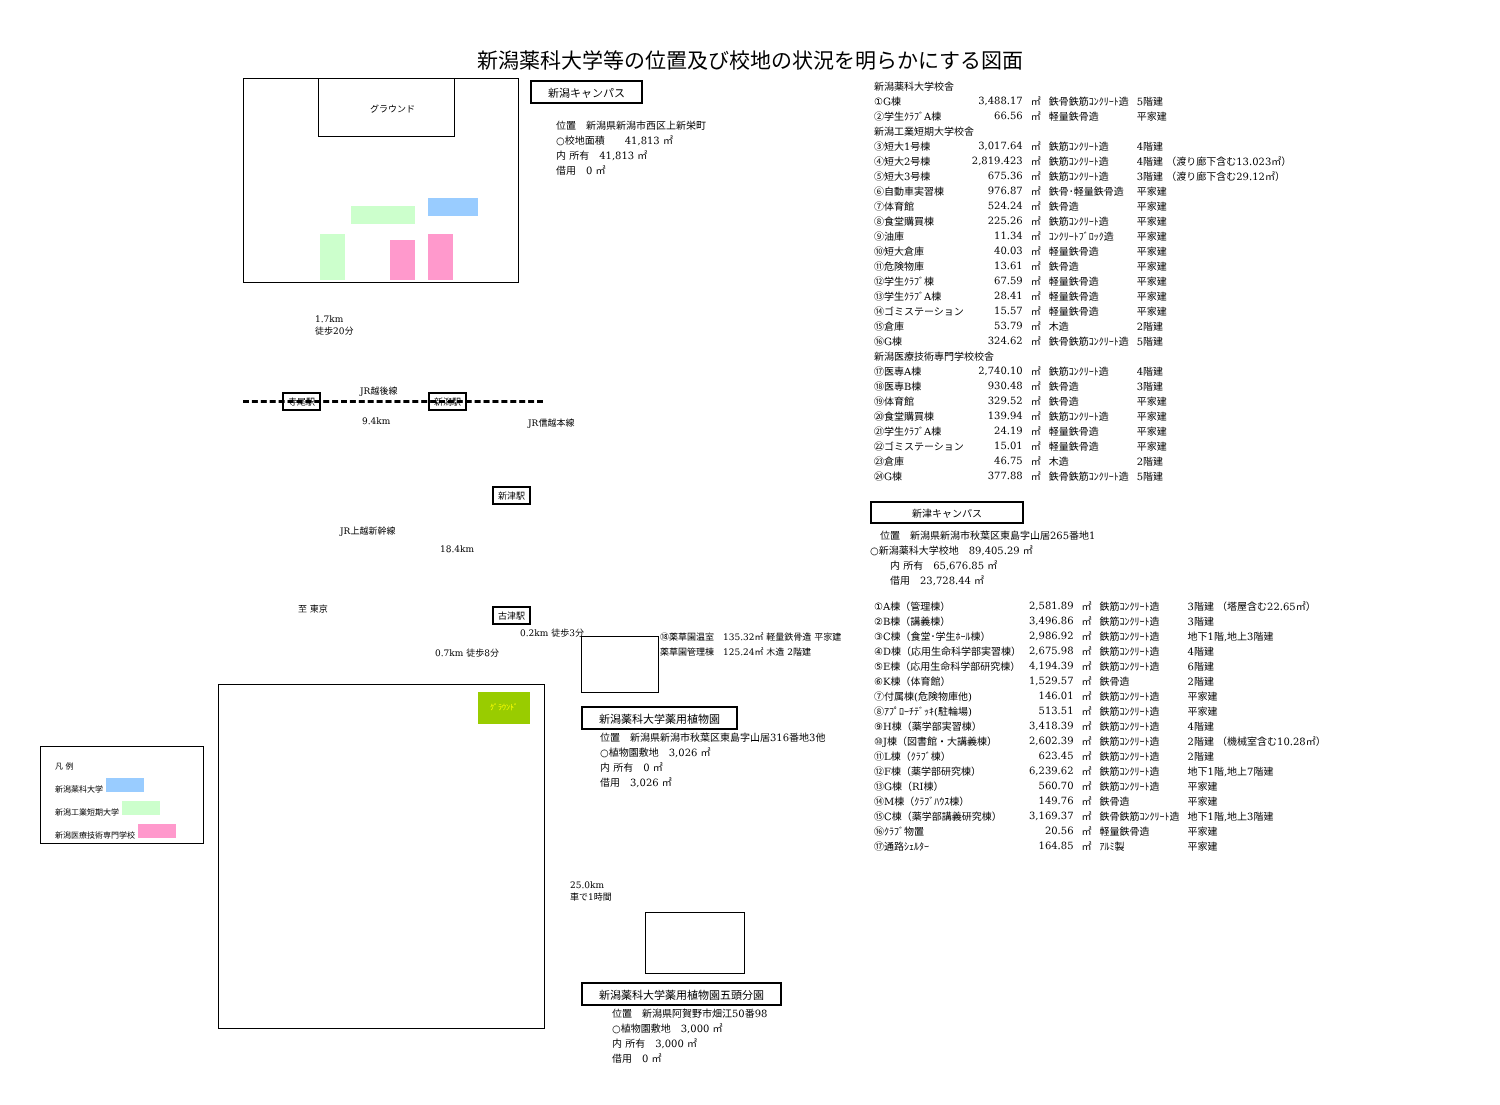新潟薬科大学等の位置及び校地の状況を明らかにする図面
グラウンド
新潟キャンパス
位置　新潟県新潟市西区上新栄町
○校地面積　　41,813 ㎡
内 所有　41,813 ㎡
借用　0 ㎡
1.7km
徒歩20分
JR越後線
寺尾駅 新潟駅
9.4km JR信越本線
JR上越新幹線
新津駅
18.4km
古津駅
至 東京
0.7km 徒歩8分
0.2km 徒歩3分
ｸﾞﾗｳﾝﾄﾞ
⑱薬草園温室　135.32㎡ 軽量鉄骨造 平家建
薬草園管理棟　125.24㎡ 木造 2階建
新潟薬科大学薬用植物園
位置　新潟県新潟市秋葉区東島字山居316番地3他
○植物園敷地　3,026 ㎡
内 所有　0 ㎡
借用　3,026 ㎡
25.0km
車で1時間
新潟薬科大学薬用植物園五頭分園
位置　新潟県阿賀野市畑江50番98
○植物園敷地　3,000 ㎡
内 所有　3,000 ㎡
借用　0 ㎡
凡 例
新潟薬科大学
新潟工業短期大学
新潟医療技術専門学校
| 新潟薬科大学校舎 | | | | |
| ①G棟 | 3,488.17 | ㎡ | 鉄骨鉄筋ｺﾝｸﾘｰﾄ造 | 5階建 |
| ②学生ｸﾗﾌﾞA棟 | 66.56 | ㎡ | 軽量鉄骨造 | 平家建 |
| 新潟工業短期大学校舎 | | | | |
| ③短大1号棟 | 3,017.64 | ㎡ | 鉄筋ｺﾝｸﾘｰﾄ造 | 4階建 |
| ④短大2号棟 | 2,819.423 | ㎡ | 鉄筋ｺﾝｸﾘｰﾄ造 | 4階建 （渡り廊下含む13.023㎡） |
| ⑤短大3号棟 | 675.36 | ㎡ | 鉄筋ｺﾝｸﾘｰﾄ造 | 3階建 （渡り廊下含む29.12㎡） |
| ⑥自動車実習棟 | 976.87 | ㎡ | 鉄骨･軽量鉄骨造 | 平家建 |
| ⑦体育館 | 524.24 | ㎡ | 鉄骨造 | 平家建 |
| ⑧食堂購買棟 | 225.26 | ㎡ | 鉄筋ｺﾝｸﾘｰﾄ造 | 平家建 |
| ⑨油庫 | 11.34 | ㎡ | ｺﾝｸﾘｰﾄﾌﾞﾛｯｸ造 | 平家建 |
| ⑩短大倉庫 | 40.03 | ㎡ | 軽量鉄骨造 | 平家建 |
| ⑪危険物庫 | 13.61 | ㎡ | 鉄骨造 | 平家建 |
| ⑫学生ｸﾗﾌﾞ棟 | 67.59 | ㎡ | 軽量鉄骨造 | 平家建 |
| ⑬学生ｸﾗﾌﾞA棟 | 28.41 | ㎡ | 軽量鉄骨造 | 平家建 |
| ⑭ゴミステーション | 15.57 | ㎡ | 軽量鉄骨造 | 平家建 |
| ⑮倉庫 | 53.79 | ㎡ | 木造 | 2階建 |
| ⑯G棟 | 324.62 | ㎡ | 鉄骨鉄筋ｺﾝｸﾘｰﾄ造 | 5階建 |
| 新潟医療技術専門学校校舎 | | | | |
| ⑰医専A棟 | 2,740.10 | ㎡ | 鉄筋ｺﾝｸﾘｰﾄ造 | 4階建 |
| ⑱医専B棟 | 930.48 | ㎡ | 鉄骨造 | 3階建 |
| ⑲体育館 | 329.52 | ㎡ | 鉄骨造 | 平家建 |
| ⑳食堂購買棟 | 139.94 | ㎡ | 鉄筋ｺﾝｸﾘｰﾄ造 | 平家建 |
| ㉑学生ｸﾗﾌﾞA棟 | 24.19 | ㎡ | 軽量鉄骨造 | 平家建 |
| ㉒ゴミステーション | 15.01 | ㎡ | 軽量鉄骨造 | 平家建 |
| ㉓倉庫 | 46.75 | ㎡ | 木造 | 2階建 |
| ㉔G棟 | 377.88 | ㎡ | 鉄骨鉄筋ｺﾝｸﾘｰﾄ造 | 5階建 |
新津キャンパス
　位置　新潟県新潟市秋葉区東島字山居265番地1
○新潟薬科大学校地　89,405.29 ㎡
　　内 所有　65,676.85 ㎡
　　借用　23,728.44 ㎡
| ①A棟（管理棟） | 2,581.89 | ㎡ | 鉄筋ｺﾝｸﾘｰﾄ造 | 3階建 （塔屋含む22.65㎡） |
| ②B棟（講義棟） | 3,496.86 | ㎡ | 鉄筋ｺﾝｸﾘｰﾄ造 | 3階建 |
| ③C棟（食堂･学生ﾎｰﾙ棟） | 2,986.92 | ㎡ | 鉄筋ｺﾝｸﾘｰﾄ造 | 地下1階,地上3階建 |
| ④D棟（応用生命科学部実習棟） | 2,675.98 | ㎡ | 鉄筋ｺﾝｸﾘｰﾄ造 | 4階建 |
| ⑤E棟（応用生命科学部研究棟） | 4,194.39 | ㎡ | 鉄筋ｺﾝｸﾘｰﾄ造 | 6階建 |
| ⑥K棟（体育館） | 1,529.57 | ㎡ | 鉄骨造 | 2階建 |
| ⑦付属棟(危険物庫他) | 146.01 | ㎡ | 鉄筋ｺﾝｸﾘｰﾄ造 | 平家建 |
| ⑧ｱﾌﾟﾛｰﾁﾃﾞｯｷ(駐輪場) | 513.51 | ㎡ | 鉄筋ｺﾝｸﾘｰﾄ造 | 平家建 |
| ⑨H棟（薬学部実習棟） | 3,418.39 | ㎡ | 鉄筋ｺﾝｸﾘｰﾄ造 | 4階建 |
| ⑩J棟（図書館・大講義棟） | 2,602.39 | ㎡ | 鉄筋ｺﾝｸﾘｰﾄ造 | 2階建 （機械室含む10.28㎡） |
| ⑪L棟（ｸﾗﾌﾞ棟） | 623.45 | ㎡ | 鉄筋ｺﾝｸﾘｰﾄ造 | 2階建 |
| ⑫F棟（薬学部研究棟） | 6,239.62 | ㎡ | 鉄筋ｺﾝｸﾘｰﾄ造 | 地下1階,地上7階建 |
| ⑬G棟（RI棟） | 560.70 | ㎡ | 鉄筋ｺﾝｸﾘｰﾄ造 | 平家建 |
| ⑭M棟（ｸﾗﾌﾞﾊｳｽ棟） | 149.76 | ㎡ | 鉄骨造 | 平家建 |
| ⑮C棟（薬学部講義研究棟） | 3,169.37 | ㎡ | 鉄骨鉄筋ｺﾝｸﾘｰﾄ造 | 地下1階,地上3階建 |
| ⑯ｸﾗﾌﾞ物置 | 20.56 | ㎡ | 軽量鉄骨造 | 平家建 |
| ⑰通路ｼｪﾙﾀｰ | 164.85 | ㎡ | ｱﾙﾐ製 | 平家建 |